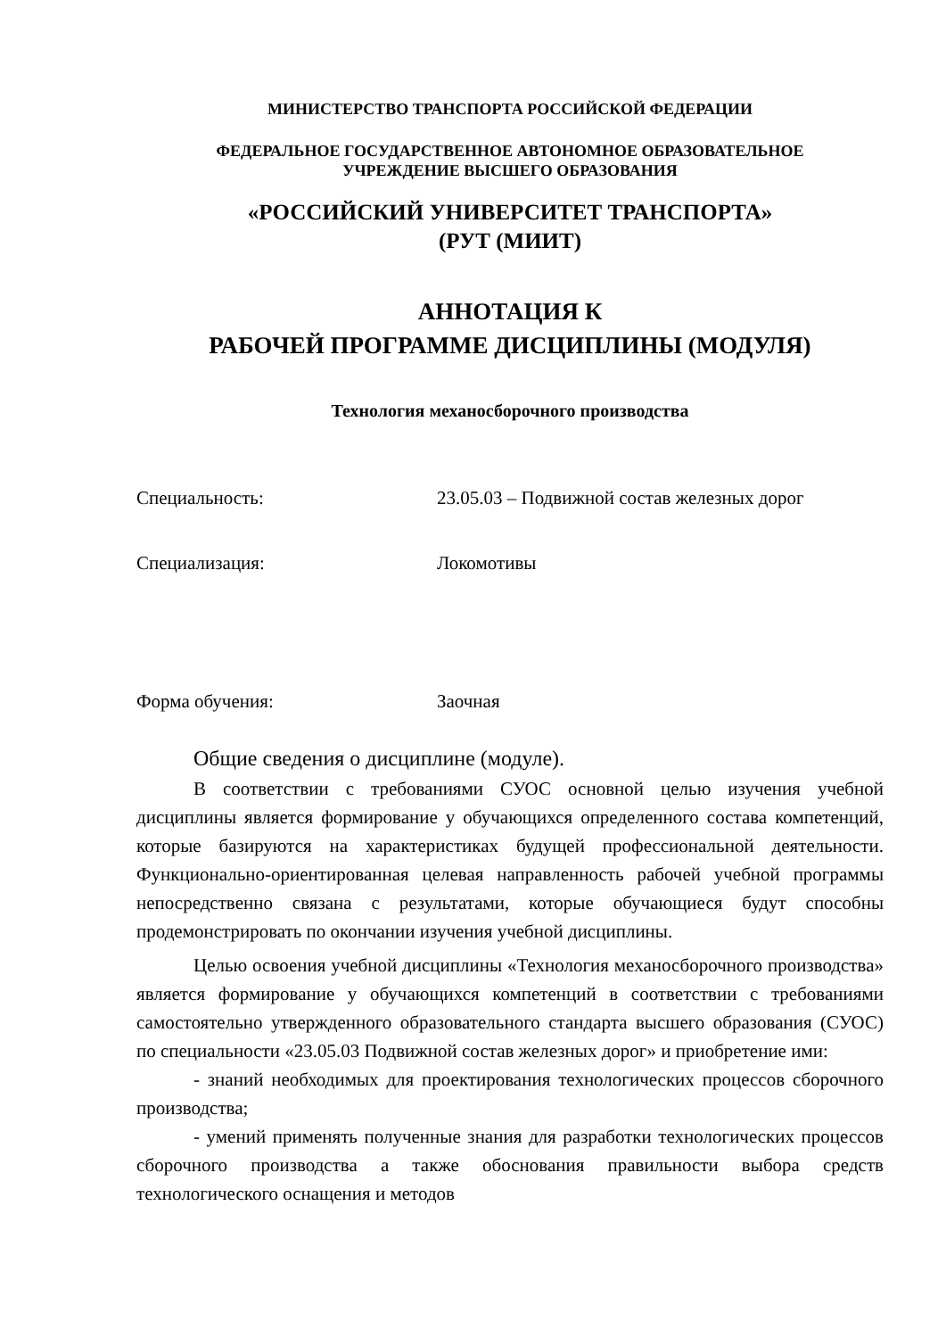МИНИСТЕРСТВО ТРАНСПОРТА РОССИЙСКОЙ ФЕДЕРАЦИИ
ФЕДЕРАЛЬНОЕ ГОСУДАРСТВЕННОЕ АВТОНОМНОЕ ОБРАЗОВАТЕЛЬНОЕ
УЧРЕЖДЕНИЕ ВЫСШЕГО ОБРАЗОВАНИЯ
«РОССИЙСКИЙ УНИВЕРСИТЕТ ТРАНСПОРТА»
(РУТ (МИИТ)
АННОТАЦИЯ К
РАБОЧЕЙ ПРОГРАММЕ ДИСЦИПЛИНЫ (МОДУЛЯ)
Технология механосборочного производства
Специальность: 23.05.03 – Подвижной состав железных дорог
Специализация: Локомотивы
Форма обучения: Заочная
Общие сведения о дисциплине (модуле).
В соответствии с требованиями СУОС основной целью изучения учебной дисциплины является формирование у обучающихся определенного состава компетенций, которые базируются на характеристиках будущей профессиональной деятельности. Функционально-ориентированная целевая направленность рабочей учебной программы непосредственно связана с результатами, которые обучающиеся будут способны продемонстрировать по окончании изучения учебной дисциплины.
Целью освоения учебной дисциплины «Технология механосборочного производства» является формирование у обучающихся компетенций в соответствии с требованиями самостоятельно утвержденного образовательного стандарта высшего образования (СУОС) по специальности «23.05.03 Подвижной состав железных дорог» и приобретение ими:
- знаний необходимых для проектирования технологических процессов сборочного производства;
- умений применять полученные знания для разработки технологических процессов сборочного производства а также обоснования правильности выбора средств технологического оснащения и методов